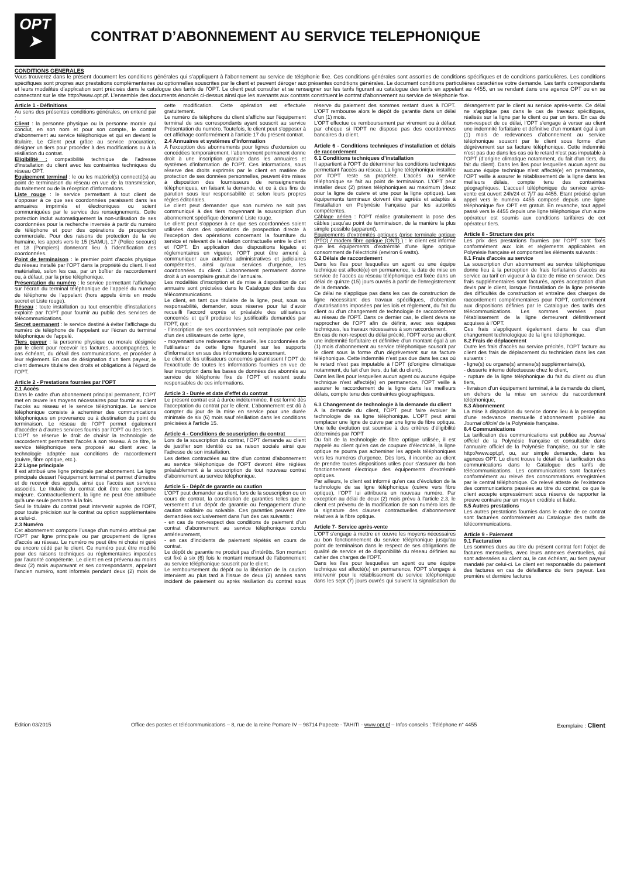OPT
➤
CONTRAT D’ABONNEMENT AU SERVICE TELEPHONIQUE
CONDITIONS GENERALES
Vous trouverez dans le présent document les conditions générales qui s’appliquent à l’abonnement au service de téléphonie fixe. Ces conditions générales sont assorties de conditions spécifiques et de conditions particulières. Les conditions spécifiques sont propres aux prestations complémentaires ou optionnelles souscrites par le client et peuvent déroger aux présentes conditions générales. Le document conditions particulières caractérise votre demande. Les tarifs correspondants et leurs modalités d’application sont précisés dans le catalogue des tarifs de l’OPT. Le client peut consulter et se renseigner sur les tarifs figurant au catalogue des tarifs en appelant au 4455, en se rendant dans une agence OPT ou en se connectant sur le site http://www.opt.pf. L’ensemble des documents énoncés ci-dessus ainsi que les avenants aux contrats constituent le contrat d’abonnement au service de téléphonie fixe.
Article 1 - Définitions
Au sens des présentes conditions générales, on entend par :
Client : la personne physique ou la personne morale qui conclut, en son nom et pour son compte, le contrat d’abonnement au service téléphonique et qui en devient le titulaire. Le Client peut grâce au service procuration, désigner un tiers pour procéder à des modifications ou à la résiliation du contrat.
Eligibilité : compatibilité technique de l’adresse d’installation du client avec les contraintes techniques du réseau OPT.
Equipement terminal : le ou les matériel(s) connecté(s) au point de terminaison du réseau en vue de la transmission, du traitement ou de la réception d’informations.
Liste rouge : le service permettant à tout client de s’opposer à ce que ses coordonnées paraissent dans les annuaires imprimés et électroniques ou soient communiquées par le service des renseignements. Cette protection inclut automatiquement la non-utilisation de ses coordonnées pour la recherche inversée à partir du numéro de téléphone et pour des opérations de prospection commerciale. Pour des raisons de protection de la vie humaine, les appels vers le 15 (SAMU), 17 (Police secours) et 18 (Pompiers) donneront lieu à l’identification des coordonnées.
Point de terminaison : le premier point d’accès physique du réseau installé par l’OPT dans la propriété du client. Il est matérialisé, selon les cas, par un boîtier de raccordement ou, à défaut, par la prise téléphonique.
Présentation du numéro : le service permettant l’affichage sur l’écran du terminal téléphonique de l’appelé du numéro de téléphone de l’appelant (hors appels émis en mode secret et Liste rouge).
Réseau : toute installation ou tout ensemble d’installations exploité par l’OPT pour fournir au public des services de télécommunications.
Secret permanent : le service destiné à éviter l’affichage du numéro de téléphone de l’appelant sur l’écran du terminal téléphonique de l’appelé.
Tiers payeur : la personne physique ou morale désignée par le client pour recevoir les factures, accompagnées, le cas échéant, du détail des communications, et procéder à leur règlement. En cas de désignation d’un tiers payeur, le client demeure titulaire des droits et obligations à l’égard de l’OPT.
Article 2 - Prestations fournies par l’OPT
2.1 Accès
Dans le cadre d’un abonnement principal permanent, l’OPT met en œuvre les moyens nécessaires pour fournir au client l’accès au réseau et le service téléphonique. Le service téléphonique consiste à acheminer des communications téléphoniques en provenance ou à destination du point de terminaison. Le réseau de l’OPT permet également d’accéder à d’autres services fournis par l’OPT ou des tiers.
L’OPT se réserve le droit de choisir la technologie de raccordement permettant l’accès à son réseau. A ce titre, le service téléphonique sera proposé au client avec la technologie adaptée aux conditions de raccordement (cuivre, fibre optique, etc.).
2.2 Ligne principale
Il est attribué une ligne principale par abonnement. La ligne principale dessert l’équipement terminal et permet d’émettre et de recevoir des appels, ainsi que l’accès aux services associés. Le titulaire du contrat doit être une personne majeure. Contractuellement, la ligne ne peut être attribuée qu’à une seule personne à la fois.
Seul le titulaire du contrat peut intervenir auprès de l’OPT, pour toute précision sur le contrat ou option supplémentaire à celui-ci.
2.3 Numéro
Cet abonnement comporte l’usage d’un numéro attribué par l’OPT par ligne principale ou par groupement de lignes d’accès au réseau. Le numéro ne peut être ni choisi ni géré ou encore cédé par le client. Ce numéro peut être modifié pour des raisons techniques ou réglementaires imposées par l’autorité compétente. Le client en est prévenu au moins deux (2) mois auparavant et ses correspondants, appelant l’ancien numéro, sont informés pendant deux (2) mois de cette modification. Cette opération est effectuée gratuitement.
Le numéro de téléphone du client s’affiche sur l’équipement terminal de ses correspondants ayant souscrit au service Présentation du numéro. Toutefois, le client peut s’opposer à cet affichage conformément à l’article 17 du présent contrat.
2.4 Annuaires et systèmes d’information
A l’exception des abonnements pour lignes d’extension ou concédées temporairement, l’abonnement permanent donne droit à une inscription gratuite dans les annuaires et systèmes d’information de l’OPT. Ces informations, sous réserve des droits exprimés par le client en matière de protection de ses données personnelles, peuvent être mises à disposition des fournisseurs de renseignements téléphoniques, en faisant la demande, et ce à des fins de parution sous leur responsabilité et selon leurs propres règles éditoriales.
Le client peut demander que son numéro ne soit pas communiqué à des tiers moyennant la souscription d’un abonnement spécifique dénommé Liste rouge.
Le client peut s’opposer à ce que ses coordonnées soient utilisées dans des opérations de prospection directe à l’exception des opérations concernant la fourniture du service et relevant de la relation contractuelle entre le client et l’OPT. En application des dispositions légales et réglementaires en vigueur, l’OPT peut être amené à communiquer aux autorités administratives et judiciaires compétentes, ainsi qu’aux services d’urgence, les coordonnées du client. L’abonnement permanent donne droit à un exemplaire gratuit de l’annuaire.
Les modalités d’inscription et de mise à disposition de cet annuaire sont précisées dans le Catalogue des tarifs des télécommunications.
Le client, en tant que titulaire de la ligne, peut, sous sa responsabilité, demander, sous réserve pour lui d’avoir recueilli l’accord exprès et préalable des utilisateurs concernés et qu’il produise les justificatifs demandés par l’OPT, que :
- l’inscription de ses coordonnées soit remplacée par celle d’un des utilisateurs de cette ligne,
- moyennant une redevance mensuelle, les coordonnées de l’utilisateur de cette ligne figurent sur les supports d’information en sus des informations le concernant.
Le client et les utilisateurs concernés garantissent l’OPT de l’exactitude de toutes les informations fournies en vue de leur inscription dans les bases de données des abonnés au service de téléphonie fixe de l’OPT et restent seuls responsables de ces informations.
Article 3 - Durée et date d’effet du contrat
Le présent contrat est à durée indéterminée. Il est formé dès l’acceptation du contrat par le client. L’abonnement est dû à compter du jour de la mise en service pour une durée minimale de six (6) mois sauf résiliation dans les conditions précisées à l’article 15.
Article 4 - Conditions de souscription du contrat
Lors de la souscription du contrat, l’OPT demande au client de justifier son identité ou sa raison sociale ainsi que l’adresse de son installation.
Les dettes contractées au titre d’un contrat d’abonnement au service téléphonique de l’OPT devront être réglées préalablement à la souscription de tout nouveau contrat d’abonnement au service téléphonique.
Article 5 - Dépôt de garantie ou caution
L’OPT peut demander au client, lors de la souscription ou en cours de contrat, la constitution de garanties telles que le versement d’un dépôt de garantie ou l’engagement d’une caution solidaire ou solvable. Ces garanties peuvent être demandées exclusivement dans l’un des cas suivants :
- en cas de non-respect des conditions de paiement d’un contrat d’abonnement au service téléphonique conclu antérieurement,
- en cas d’incidents de paiement répétés en cours de contrat.
Le dépôt de garantie ne produit pas d’intérêts. Son montant est fixé à six (6) fois le montant mensuel de l’abonnement au service téléphonique souscrit par le client.
Le remboursement du dépôt ou la libération de la caution intervient au plus tard à l’issue de deux (2) années sans incident de paiement ou après résiliation du contrat sous réserve du paiement des sommes restant dues à l’OPT. L’OPT rembourse alors le dépôt de garantie dans un délai d’un (1) mois.
L’OPT effectue ce remboursement par virement ou à défaut par chèque si l’OPT ne dispose pas des coordonnées bancaires du client.
Article 6 - Conditions techniques d’installation et délais de raccordement
6.1 Conditions techniques d’installation
Il appartient à l’OPT de déterminer les conditions techniques permettant l’accès au réseau. La ligne téléphonique installée par l’OPT reste sa propriété. L’accès au service téléphonique se fait au point de terminaison. L’OPT peut installer deux (2) prises téléphoniques au maximum (deux pour la ligne de cuivre et une pour la ligne optique). Les équipements terminaux doivent être agréés et adaptés à l’installation en Polynésie française par les autorités compétentes.
Câblage aérien : l’OPT réalise gratuitement la pose des câbles jusqu’au point de terminaison, de la manière la plus simple possible (apparent).
Equipements d’extrémités optiques (prise terminale optique (PTO) / modem fibre optique (ONT) ) : le client est informé que les équipements d’extrémité d’une ligne optique consomment de l’électricité (environ 6 watts).
6.2 Délais de raccordement
Dans les îles pour lesquelles un agent ou une équipe technique est affecté(e) en permanence, la date de mise en service de l’accès au réseau téléphonique est fixée dans un délai de quinze (15) jours ouvrés à partir de l’enregistrement de la demande.
Ce délai ne s’applique pas dans les cas de construction de ligne nécessitant des travaux spécifiques, d’obtention d’autorisations imposées par les lois et règlement, du fait du client ou d’un changement de technologie de raccordement au réseau de l’OPT. Dans ce dernier cas, le client devra se rapprocher de l’OPT afin de définir, avec ses équipes techniques, les travaux nécessaires à son raccordement.
En cas de non-respect du délai précité, l’OPT verse au client une indemnité forfaitaire et définitive d’un montant égal à un (1) mois d’abonnement au service téléphonique souscrit par le client sous la forme d'un dégrèvement sur sa facture téléphonique. Cette indemnité n’est pas due dans les cas où le retard n’est pas imputable à l’OPT (d’origine climatique notamment, du fait d’un tiers, du fait du client).
Dans les îles pour lesquelles aucun agent ou aucune équipe technique n’est affecté(e) en permanence, l’OPT veille à assurer le raccordement de la ligne dans les meilleurs délais, compte tenu des contraintes géographiques.
6.3 Changement de technologie à la demande du client
A la demande du client, l’OPT peut faire évoluer la technologie de sa ligne téléphonique. L’OPT peut ainsi remplacer une ligne de cuivre par une ligne de fibre optique. Une telle évolution est soumise à des critères d’éligibilité déterminés par l’OPT
Du fait de la technologie de fibre optique utilisée, il est rappelé au client qu’en cas de coupure d’électricité, la ligne optique ne pourra pas acheminer les appels téléphoniques vers les numéros d’urgence. Dès lors, il incombe au client de prendre toutes dispositions utiles pour s’assurer du bon fonctionnement électrique des équipements d’extrémité optiques.
Par ailleurs, le client est informé qu’en cas d’évolution de la technologie de sa ligne téléphonique (cuivre vers fibre optique), l’OPT lui attribuera un nouveau numéro. Par exception au délai de deux (2) mois prévu à l’article 2.3, le client est prévenu de la modification de son numéro lors de la signature des clauses contractuelles d’abonnement relatives à la fibre optique.
Article 7- Service après-vente
L’OPT s’engage à mettre en œuvre les moyens nécessaires au bon fonctionnement du service téléphonique jusqu’au point de terminaison dans le respect de ses obligations de qualité de service et de disponibilité du réseau définies au cahier des charges de l’OPT.
Dans les îles pour lesquelles un agent ou une équipe technique est affecté(e) en permanence, l’OPT s’engage à intervenir pour le rétablissement du service téléphonique dans les sept (7) jours ouvrés qui suivent la signalisation du dérangement par le client au service après-vente. Ce délai ne s’applique pas dans le cas de travaux spécifiques, réalisés sur la ligne par le client ou par un tiers. En cas de non-respect de ce délai, l’OPT s’engage à verser au client une indemnité forfaitaire et définitive d’un montant égal à un (1) mois de redevances d’abonnement au service téléphonique souscrit par le client sous forme d'un dégrèvement sur sa facture téléphonique. Cette indemnité n’est pas due dans les cas où le retard n’est pas imputable à l’OPT (d’origine climatique notamment, du fait d’un tiers, du fait du client). Dans les îles pour lesquelles aucun agent ou aucune équipe technique n’est affecté(e) en permanence, l’OPT veille à assurer le rétablissement de la ligne dans les meilleurs délais, compte tenu des contraintes géographiques. L’accueil téléphonique du service après-vente est ouvert 24h/24 et 7j/7 au 4455. Etant précisé qu’un appel vers le numéro 4455 composé depuis une ligne téléphonique fixe OPT est gratuit. En revanche, tout appel passé vers le 4455 depuis une ligne téléphonique d’un autre opérateur est soumis aux conditions tarifaires de cet opérateur tiers.
Article 8 - Structure des prix
Les prix des prestations fournies par l’OPT sont fixés conformément aux lois et règlements applicables en Polynésie française et comportent les éléments suivants :
8.1 Frais d’accès au service
La souscription d’un abonnement au service téléphonique donne lieu à la perception de frais forfaitaires d’accès au service au tarif en vigueur à la date de mise en service. Des frais supplémentaires sont facturés, après acceptation d’un devis par le client, lorsque l’installation de la ligne présente des difficultés de construction et entraîne des charges de raccordement complémentaires pour l’OPT, conformément aux dispositions définies par le Catalogue des tarifs des télécommunications. Les sommes versées pour l’établissement de la ligne demeurent définitivement acquises à l’OPT.
Ces frais s’appliquent également dans le cas d’un changement technologique de la ligne téléphonique.
8.2 Frais de déplacement
Outre les frais d’accès au service précités, l’OPT facture au client des frais de déplacement du technicien dans les cas suivants :
- ligne(s) ou organe(s) annexe(s) supplémentaire(s),
- desserte interne défectueuse chez le client,
- rupture de la ligne téléphonique du fait du client ou d’un tiers,
- livraison d’un équipement terminal, à la demande du client, en dehors de la mise en service du raccordement téléphonique,
8.3 Abonnement
La mise à disposition du service donne lieu à la perception d’une redevance mensuelle d’abonnement publiée au Journal officiel de la Polynésie française.
8.4 Communications
La tarification des communications est publiée au Journal officiel de la Polynésie française et consultable dans l’annuaire officiel de la Polynésie française, ou sur le site http://www.opt.pf, ou, sur simple demande, dans les agences OPT. Le client trouve le détail de la tarification des communications dans le Catalogue des tarifs de télécommunications. Les communications sont facturées conformément au relevé des consommations enregistrées par le central téléphonique. Ce relevé atteste de l’existence des communications passées au titre du contrat, ce que le client accepte expressément sous réserve de rapporter la preuve contraire par un moyen crédible et fiable.
8.5 Autres prestations
Les autres prestations fournies dans le cadre de ce contrat sont facturées conformément au Catalogue des tarifs de télécommunications.
Article 9 - Paiement
9.1 Facturation
Les sommes dues au titre du présent contrat font l’objet de factures mensuelles, avec leurs annexes éventuelles, qui sont adressées au client ou, le cas échéant, au tiers payeur mandaté par celui-ci. Le client est responsable du paiement des factures en cas de défaillance du tiers payeur. Les première et dernière factures
Edition 03/2015 Office des postes et télécommunications – 8, rue de la reine Pomare IV – 98714 Papeete - TAHITI - www.opt.pf – Infos-conseils : Téléphone n° 4455 Exemplaire : Client